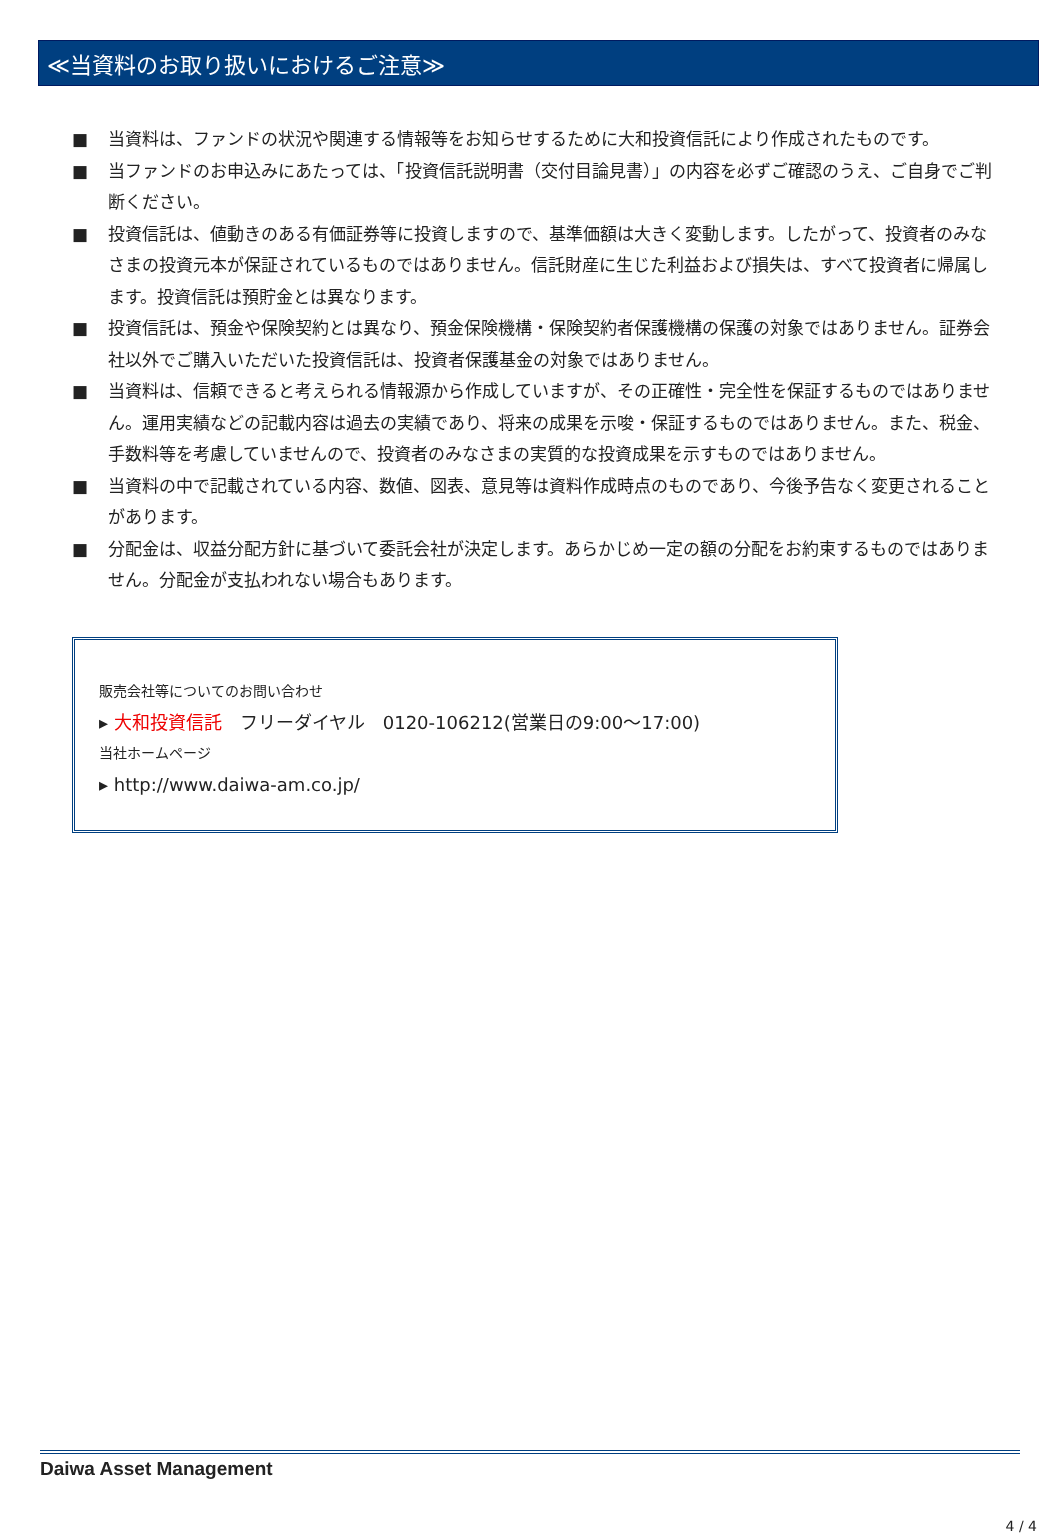≪当資料のお取り扱いにおけるご注意≫
■ 当資料は、ファンドの状況や関連する情報等をお知らせするために大和投資信託により作成されたものです。
■ 当ファンドのお申込みにあたっては、「投資信託説明書（交付目論見書）」の内容を必ずご確認のうえ、ご自身でご判断ください。
■ 投資信託は、値動きのある有価証券等に投資しますので、基準価額は大きく変動します。したがって、投資者のみなさまの投資元本が保証されているものではありません。信託財産に生じた利益および損失は、すべて投資者に帰属します。投資信託は預貯金とは異なります。
■ 投資信託は、預金や保険契約とは異なり、預金保険機構・保険契約者保護機構の保護の対象ではありません。証券会社以外でご購入いただいた投資信託は、投資者保護基金の対象ではありません。
■ 当資料は、信頼できると考えられる情報源から作成していますが、その正確性・完全性を保証するものではありません。運用実績などの記載内容は過去の実績であり、将来の成果を示唆・保証するものではありません。また、税金、手数料等を考慮していませんので、投資者のみなさまの実質的な投資成果を示すものではありません。
■ 当資料の中で記載されている内容、数値、図表、意見等は資料作成時点のものであり、今後予告なく変更されることがあります。
■ 分配金は、収益分配方針に基づいて委託会社が決定します。あらかじめ一定の額の分配をお約束するものではありません。分配金が支払われない場合もあります。
販売会社等についてのお問い合わせ
▸ 大和投資信託　フリーダイヤル　0120-106212(営業日の9:00～17:00)
当社ホームページ
▸ http://www.daiwa-am.co.jp/
Daiwa Asset Management
4 / 4